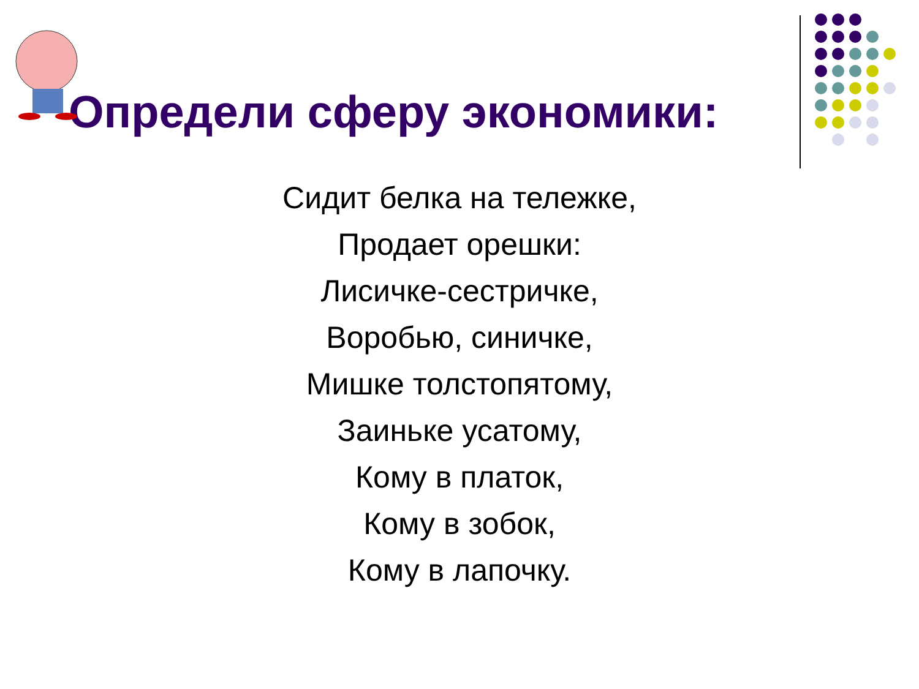Определи сферу экономики:
Сидит белка на тележке,
Продает орешки:
Лисичке-сестричке,
Воробью, синичке,
Мишке толстопятому,
Заиньке усатому,
Кому в платок,
Кому в зобок,
Кому в лапочку.